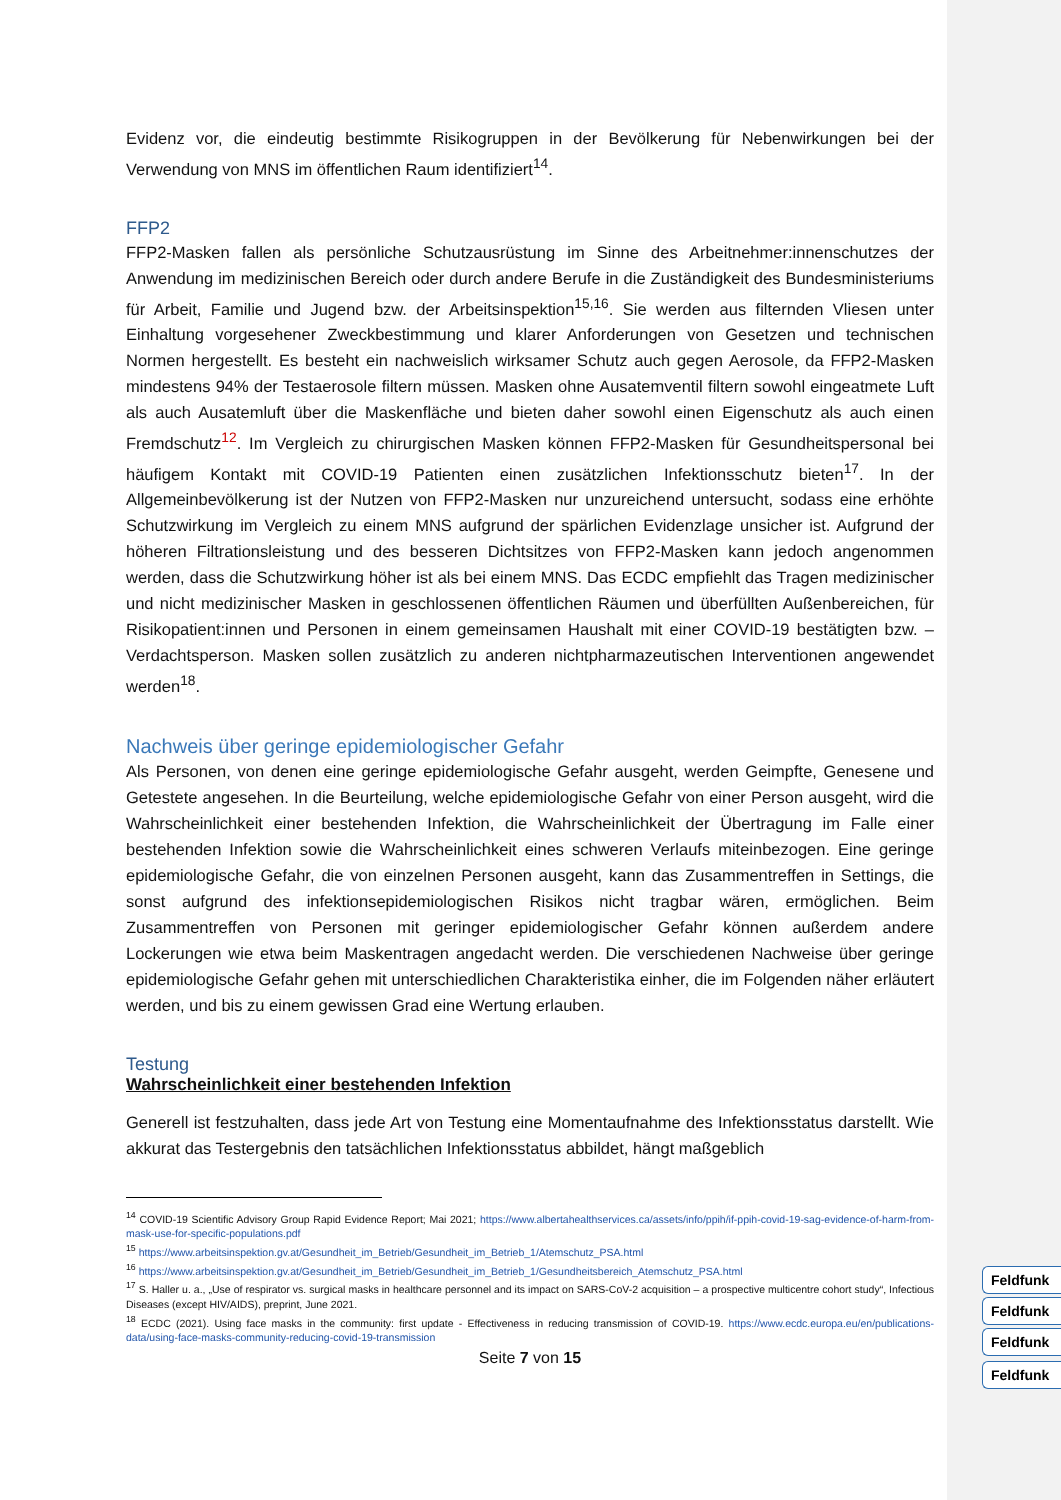Evidenz vor, die eindeutig bestimmte Risikogruppen in der Bevölkerung für Nebenwirkungen bei der Verwendung von MNS im öffentlichen Raum identifiziert<sup>14</sup>.
FFP2
FFP2-Masken fallen als persönliche Schutzausrüstung im Sinne des Arbeitnehmer:innenschutzes der Anwendung im medizinischen Bereich oder durch andere Berufe in die Zuständigkeit des Bundesministeriums für Arbeit, Familie und Jugend bzw. der Arbeitsinspektion<sup>15,16</sup>. Sie werden aus filternden Vliesen unter Einhaltung vorgesehener Zweckbestimmung und klarer Anforderungen von Gesetzen und technischen Normen hergestellt. Es besteht ein nachweislich wirksamer Schutz auch gegen Aerosole, da FFP2-Masken mindestens 94% der Testaerosole filtern müssen. Masken ohne Ausatemventil filtern sowohl eingeatmete Luft als auch Ausatemluft über die Maskenfläche und bieten daher sowohl einen Eigenschutz als auch einen Fremdschutz<sup>12</sup>. Im Vergleich zu chirurgischen Masken können FFP2-Masken für Gesundheitspersonal bei häufigem Kontakt mit COVID-19 Patienten einen zusätzlichen Infektionsschutz bieten<sup>17</sup>. In der Allgemeinbevölkerung ist der Nutzen von FFP2-Masken nur unzureichend untersucht, sodass eine erhöhte Schutzwirkung im Vergleich zu einem MNS aufgrund der spärlichen Evidenzlage unsicher ist. Aufgrund der höheren Filtrationsleistung und des besseren Dichtsitzes von FFP2-Masken kann jedoch angenommen werden, dass die Schutzwirkung höher ist als bei einem MNS. Das ECDC empfiehlt das Tragen medizinischer und nicht medizinischer Masken in geschlossenen öffentlichen Räumen und überfüllten Außenbereichen, für Risikopatient:innen und Personen in einem gemeinsamen Haushalt mit einer COVID-19 bestätigten bzw. – Verdachtsperson. Masken sollen zusätzlich zu anderen nichtpharmazeutischen Interventionen angewendet werden<sup>18</sup>.
Nachweis über geringe epidemiologischer Gefahr
Als Personen, von denen eine geringe epidemiologische Gefahr ausgeht, werden Geimpfte, Genesene und Getestete angesehen. In die Beurteilung, welche epidemiologische Gefahr von einer Person ausgeht, wird die Wahrscheinlichkeit einer bestehenden Infektion, die Wahrscheinlichkeit der Übertragung im Falle einer bestehenden Infektion sowie die Wahrscheinlichkeit eines schweren Verlaufs miteinbezogen. Eine geringe epidemiologische Gefahr, die von einzelnen Personen ausgeht, kann das Zusammentreffen in Settings, die sonst aufgrund des infektionsepidemiologischen Risikos nicht tragbar wären, ermöglichen. Beim Zusammentreffen von Personen mit geringer epidemiologischer Gefahr können außerdem andere Lockerungen wie etwa beim Maskentragen angedacht werden. Die verschiedenen Nachweise über geringe epidemiologische Gefahr gehen mit unterschiedlichen Charakteristika einher, die im Folgenden näher erläutert werden, und bis zu einem gewissen Grad eine Wertung erlauben.
Testung
Wahrscheinlichkeit einer bestehenden Infektion
Generell ist festzuhalten, dass jede Art von Testung eine Momentaufnahme des Infektionsstatus darstellt. Wie akkurat das Testergebnis den tatsächlichen Infektionsstatus abbildet, hängt maßgeblich
<sup>14</sup> COVID-19 Scientific Advisory Group Rapid Evidence Report; Mai 2021; https://www.albertahealthservices.ca/assets/info/ppih/if-ppih-covid-19-sag-evidence-of-harm-from-mask-use-for-specific-populations.pdf
<sup>15</sup> https://www.arbeitsinspektion.gv.at/Gesundheit_im_Betrieb/Gesundheit_im_Betrieb_1/Atemschutz_PSA.html
<sup>16</sup> https://www.arbeitsinspektion.gv.at/Gesundheit_im_Betrieb/Gesundheit_im_Betrieb_1/Gesundheitsbereich_Atemschutz_PSA.html
<sup>17</sup> S. Haller u. a., „Use of respirator vs. surgical masks in healthcare personnel and its impact on SARS-CoV-2 acquisition – a prospective multicentre cohort study“, Infectious Diseases (except HIV/AIDS), preprint, June 2021.
<sup>18</sup> ECDC (2021). Using face masks in the community: first update - Effectiveness in reducing transmission of COVID-19. https://www.ecdc.europa.eu/en/publications-data/using-face-masks-community-reducing-covid-19-transmission
Seite 7 von 15
Feldfunk
Feldfunk
Feldfunk
Feldfunk